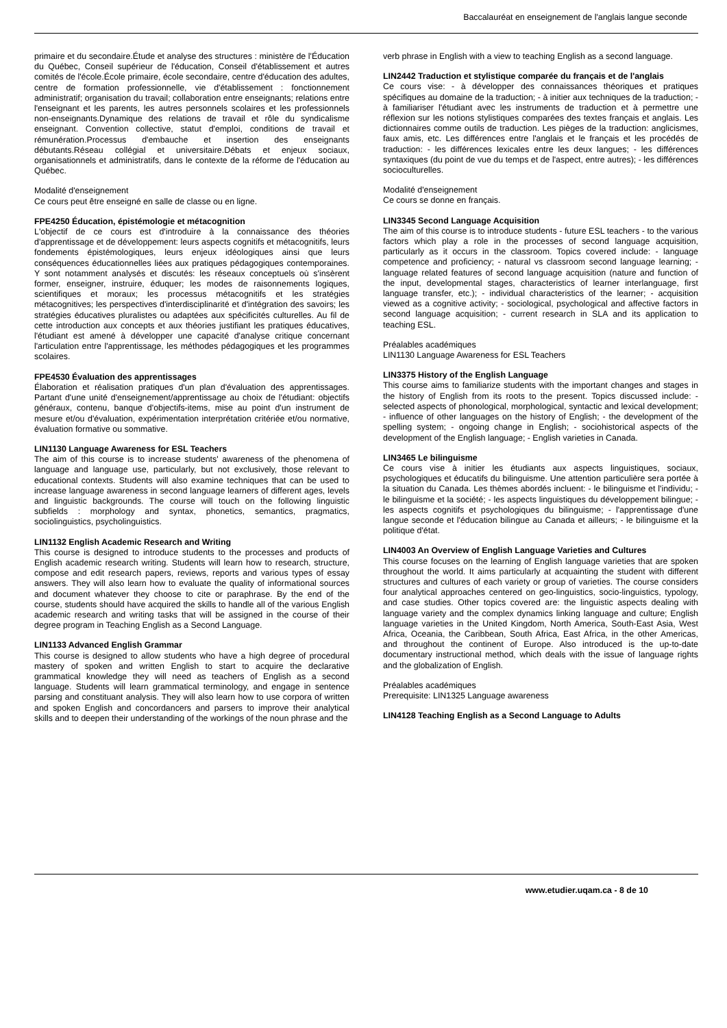Baccalauréat en enseignement de l'anglais langue seconde
primaire et du secondaire.Étude et analyse des structures : ministère de l'Éducation du Québec, Conseil supérieur de l'éducation, Conseil d'établissement et autres comités de l'école.École primaire, école secondaire, centre d'éducation des adultes, centre de formation professionnelle, vie d'établissement : fonctionnement administratif; organisation du travail; collaboration entre enseignants; relations entre l'enseignant et les parents, les autres personnels scolaires et les professionnels non-enseignants.Dynamique des relations de travail et rôle du syndicalisme enseignant. Convention collective, statut d'emploi, conditions de travail et rémunération.Processus d'embauche et insertion des enseignants débutants.Réseau collégial et universitaire.Débats et enjeux sociaux, organisationnels et administratifs, dans le contexte de la réforme de l'éducation au Québec.
Modalité d'enseignement
Ce cours peut être enseigné en salle de classe ou en ligne.
FPE4250 Éducation, épistémologie et métacognition
L'objectif de ce cours est d'introduire à la connaissance des théories d'apprentissage et de développement: leurs aspects cognitifs et métacognitifs, leurs fondements épistémologiques, leurs enjeux idéologiques ainsi que leurs conséquences éducationnelles liées aux pratiques pédagogiques contemporaines. Y sont notamment analysés et discutés: les réseaux conceptuels où s'insèrent former, enseigner, instruire, éduquer; les modes de raisonnements logiques, scientifiques et moraux; les processus métacognitifs et les stratégies métacognitives; les perspectives d'interdisciplinarité et d'intégration des savoirs; les stratégies éducatives pluralistes ou adaptées aux spécificités culturelles. Au fil de cette introduction aux concepts et aux théories justifiant les pratiques éducatives, l'étudiant est amené à développer une capacité d'analyse critique concernant l'articulation entre l'apprentissage, les méthodes pédagogiques et les programmes scolaires.
FPE4530 Évaluation des apprentissages
Élaboration et réalisation pratiques d'un plan d'évaluation des apprentissages. Partant d'une unité d'enseignement/apprentissage au choix de l'étudiant: objectifs généraux, contenu, banque d'objectifs-items, mise au point d'un instrument de mesure et/ou d'évaluation, expérimentation interprétation critériée et/ou normative, évaluation formative ou sommative.
LIN1130 Language Awareness for ESL Teachers
The aim of this course is to increase students' awareness of the phenomena of language and language use, particularly, but not exclusively, those relevant to educational contexts. Students will also examine techniques that can be used to increase language awareness in second language learners of different ages, levels and linguistic backgrounds. The course will touch on the following linguistic subfields : morphology and syntax, phonetics, semantics, pragmatics, sociolinguistics, psycholinguistics.
LIN1132 English Academic Research and Writing
This course is designed to introduce students to the processes and products of English academic research writing. Students will learn how to research, structure, compose and edit research papers, reviews, reports and various types of essay answers. They will also learn how to evaluate the quality of informational sources and document whatever they choose to cite or paraphrase. By the end of the course, students should have acquired the skills to handle all of the various English academic research and writing tasks that will be assigned in the course of their degree program in Teaching English as a Second Language.
LIN1133 Advanced English Grammar
This course is designed to allow students who have a high degree of procedural mastery of spoken and written English to start to acquire the declarative grammatical knowledge they will need as teachers of English as a second language. Students will learn grammatical terminology, and engage in sentence parsing and constituant analysis. They will also learn how to use corpora of written and spoken English and concordancers and parsers to improve their analytical skills and to deepen their understanding of the workings of the noun phrase and the
verb phrase in English with a view to teaching English as a second language.
LIN2442 Traduction et stylistique comparée du français et de l'anglais
Ce cours vise: - à développer des connaissances théoriques et pratiques spécifiques au domaine de la traduction; - à initier aux techniques de la traduction; - à familiariser l'étudiant avec les instruments de traduction et à permettre une réflexion sur les notions stylistiques comparées des textes français et anglais. Les dictionnaires comme outils de traduction. Les pièges de la traduction: anglicismes, faux amis, etc. Les différences entre l'anglais et le français et les procédés de traduction: - les différences lexicales entre les deux langues; - les différences syntaxiques (du point de vue du temps et de l'aspect, entre autres); - les différences socioculturelles.
Modalité d'enseignement
Ce cours se donne en français.
LIN3345 Second Language Acquisition
The aim of this course is to introduce students - future ESL teachers - to the various factors which play a role in the processes of second language acquisition, particularly as it occurs in the classroom. Topics covered include: - language competence and proficiency; - natural vs classroom second language learning; - language related features of second language acquisition (nature and function of the input, developmental stages, characteristics of learner interlanguage, first language transfer, etc.); - individual characteristics of the learner; - acquisition viewed as a cognitive activity; - sociological, psychological and affective factors in second language acquisition; - current research in SLA and its application to teaching ESL.
Préalables académiques
LIN1130 Language Awareness for ESL Teachers
LIN3375 History of the English Language
This course aims to familiarize students with the important changes and stages in the history of English from its roots to the present. Topics discussed include: - selected aspects of phonological, morphological, syntactic and lexical development; - influence of other languages on the history of English; - the development of the spelling system; - ongoing change in English; - sociohistorical aspects of the development of the English language; - English varieties in Canada.
LIN3465 Le bilinguisme
Ce cours vise à initier les étudiants aux aspects linguistiques, sociaux, psychologiques et éducatifs du bilinguisme. Une attention particulière sera portée à la situation du Canada. Les thèmes abordés incluent: - le bilinguisme et l'individu; - le bilinguisme et la société; - les aspects linguistiques du développement bilingue; - les aspects cognitifs et psychologiques du bilinguisme; - l'apprentissage d'une langue seconde et l'éducation bilingue au Canada et ailleurs; - le bilinguisme et la politique d'état.
LIN4003 An Overview of English Language Varieties and Cultures
This course focuses on the learning of English language varieties that are spoken throughout the world. It aims particularly at acquainting the student with different structures and cultures of each variety or group of varieties. The course considers four analytical approaches centered on geo-linguistics, socio-linguistics, typology, and case studies. Other topics covered are: the linguistic aspects dealing with language variety and the complex dynamics linking language and culture; English language varieties in the United Kingdom, North America, South-East Asia, West Africa, Oceania, the Caribbean, South Africa, East Africa, in the other Americas, and throughout the continent of Europe. Also introduced is the up-to-date documentary instructional method, which deals with the issue of language rights and the globalization of English.
Préalables académiques
Prerequisite: LIN1325 Language awareness
LIN4128 Teaching English as a Second Language to Adults
www.etudier.uqam.ca - 8 de 10